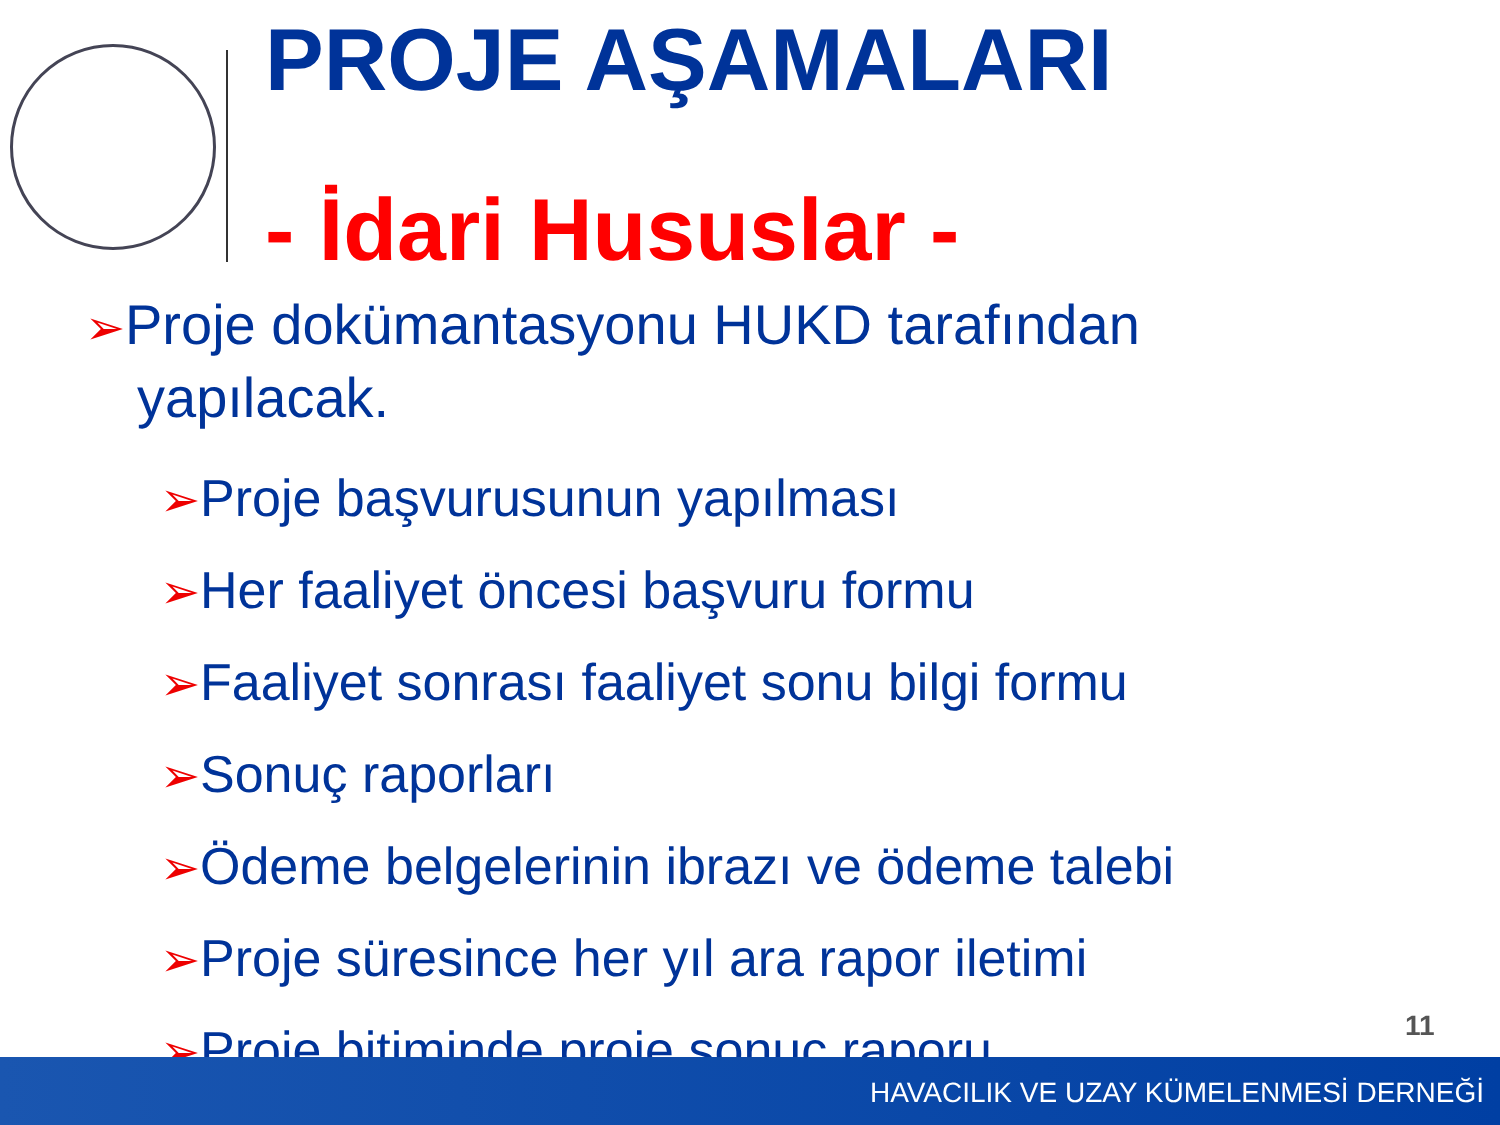PROJE AŞAMALARI
- İdari Hususlar -
➢Proje dokümantasyonu HUKD tarafından yapılacak.
➢Proje başvurusunun yapılması
➢Her faaliyet öncesi başvuru formu
➢Faaliyet sonrası faaliyet sonu bilgi formu
➢Sonuç raporları
➢Ödeme belgelerinin ibrazı ve ödeme talebi
➢Proje süresince her yıl ara rapor iletimi
➢Proje bitiminde proje sonuç raporu
11
HAVACILIK VE UZAY KÜMELENMESİ DERNEĞİ